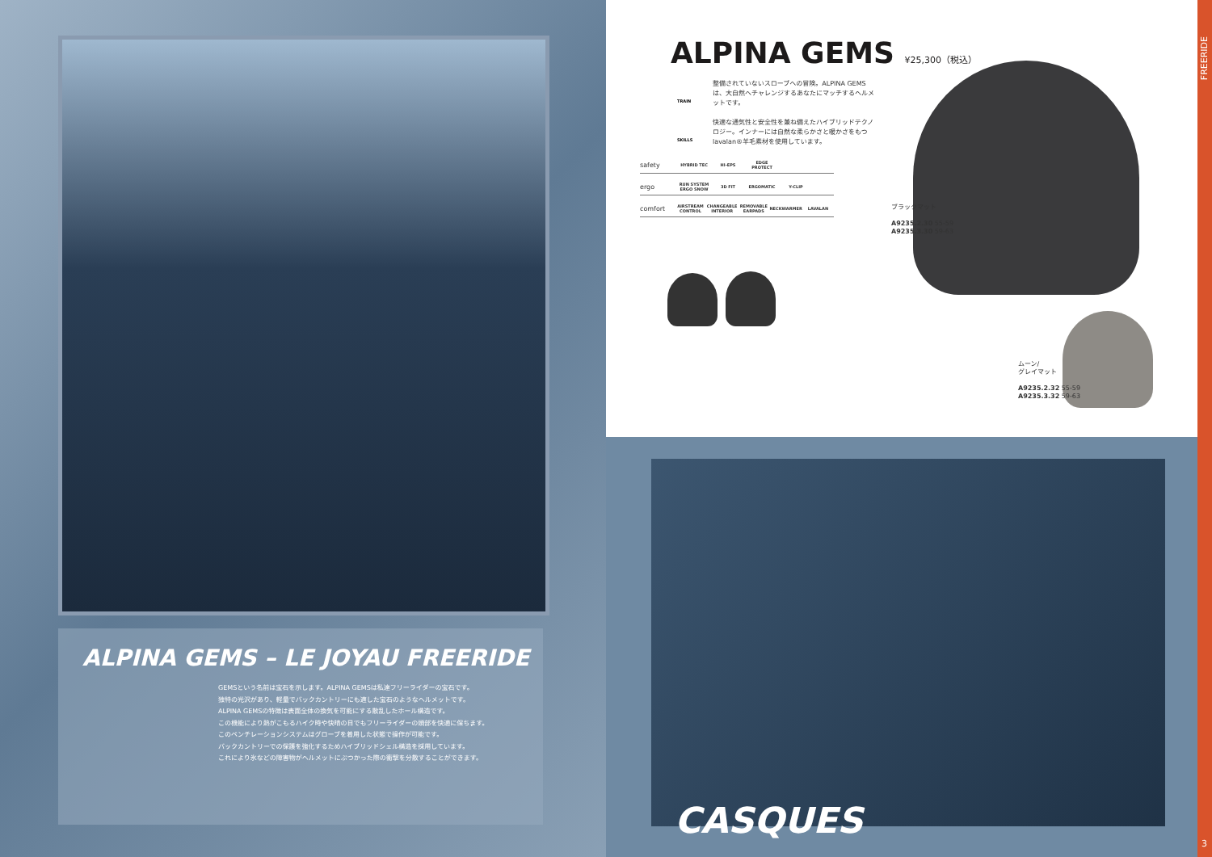ALPINA GEMS – LE JOYAU FREERIDE
GEMSという名前は宝石を示します。ALPINA GEMSは私達フリーライダーの宝石です。
独特の光沢があり、軽量でバックカントリーにも適した宝石のようなヘルメットです。
ALPINA GEMSの特徴は表面全体の換気を可能にする散乱したホール構造です。
この機能により熱がこもるハイク時や快晴の日でもフリーライダーの頭部を快適に保ちます。
このベンチレーションシステムはグローブを着用した状態で操作が可能です。
バックカントリーでの保護を強化するためハイブリッドシェル構造を採用しています。
これにより氷などの障害物がヘルメットにぶつかった際の衝撃を分散することができます。
ALPINA GEMS ¥25,300（税込）
整備されていないスローブへの冒険。ALPINA GEMSは、大自然へチャレンジするあなたにマッチするヘルメットです。
快適な通気性と安全性を兼ね備えたハイブリッドテクノロジー。インナーには自然な柔らかさと暖かさをもつlavalan®羊毛素材を使用しています。
TRAIN
SKILLS
safety HYBRID TEC HI-EPS EDGE PROTECT
ergo RUN SYSTEM ERGO SNOW 3D FIT ERGOMATIC Y-CLIP
comfort AIRSTREAM CONTROL CHANGEABLE INTERIOR REMOVABLE EARPADS NECKWARMER LAVALAN
ブラックマット
A9235.2.30 55-59
A9235.3.30 59-63
ムーン/
グレイマット
A9235.2.32 55-59
A9235.3.32 59-63
CASQUES
FREERIDE
3